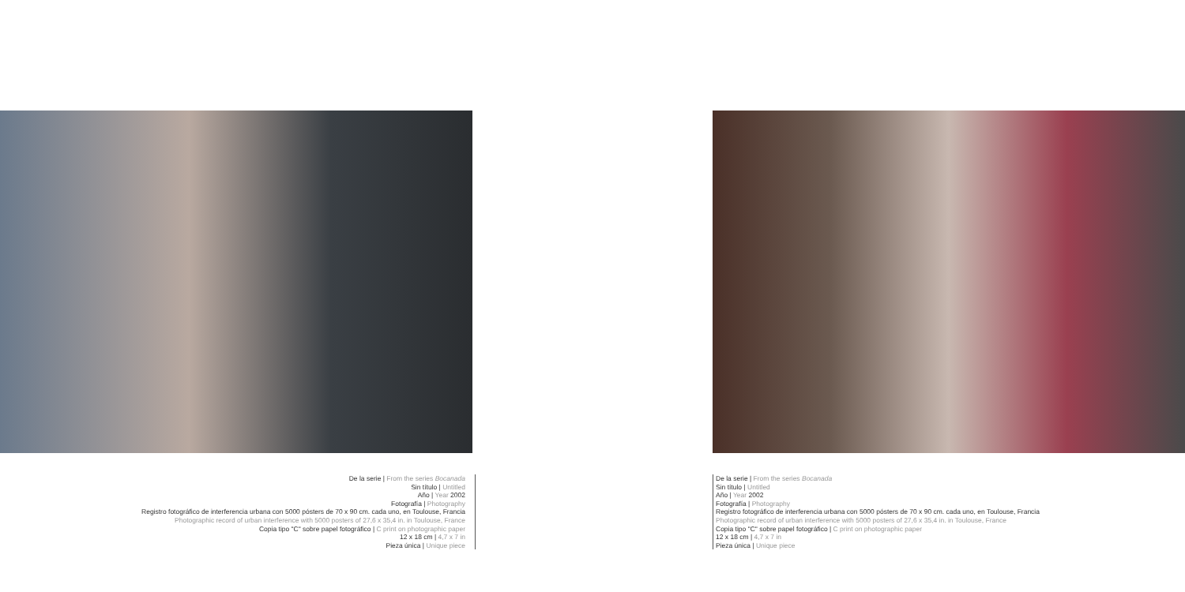De la serie | From the series Bocanada
Sin título | Untitled
Año | Year 2002
Fotografía | Photography
Registro fotográfico de interferencia urbana con 5000 pósters de 70 x 90 cm. cada uno, en Toulouse, Francia
Photographic record of urban interference with 5000 posters of 27,6 x 35,4 in. in Toulouse, France
Copia tipo "C" sobre papel fotográfico | C print on photographic paper
12 x 18 cm | 4,7 x 7 in
Pieza única | Unique piece
De la serie | From the series Bocanada
Sin título | Untitled
Año | Year 2002
Fotografía | Photography
Registro fotográfico de interferencia urbana con 5000 pósters de 70 x 90 cm. cada uno, en Toulouse, Francia
Photographic record of urban interference with 5000 posters of 27,6 x 35,4 in. in Toulouse, France
Copia tipo "C" sobre papel fotográfico | C print on photographic paper
12 x 18 cm | 4,7 x 7 in
Pieza única | Unique piece